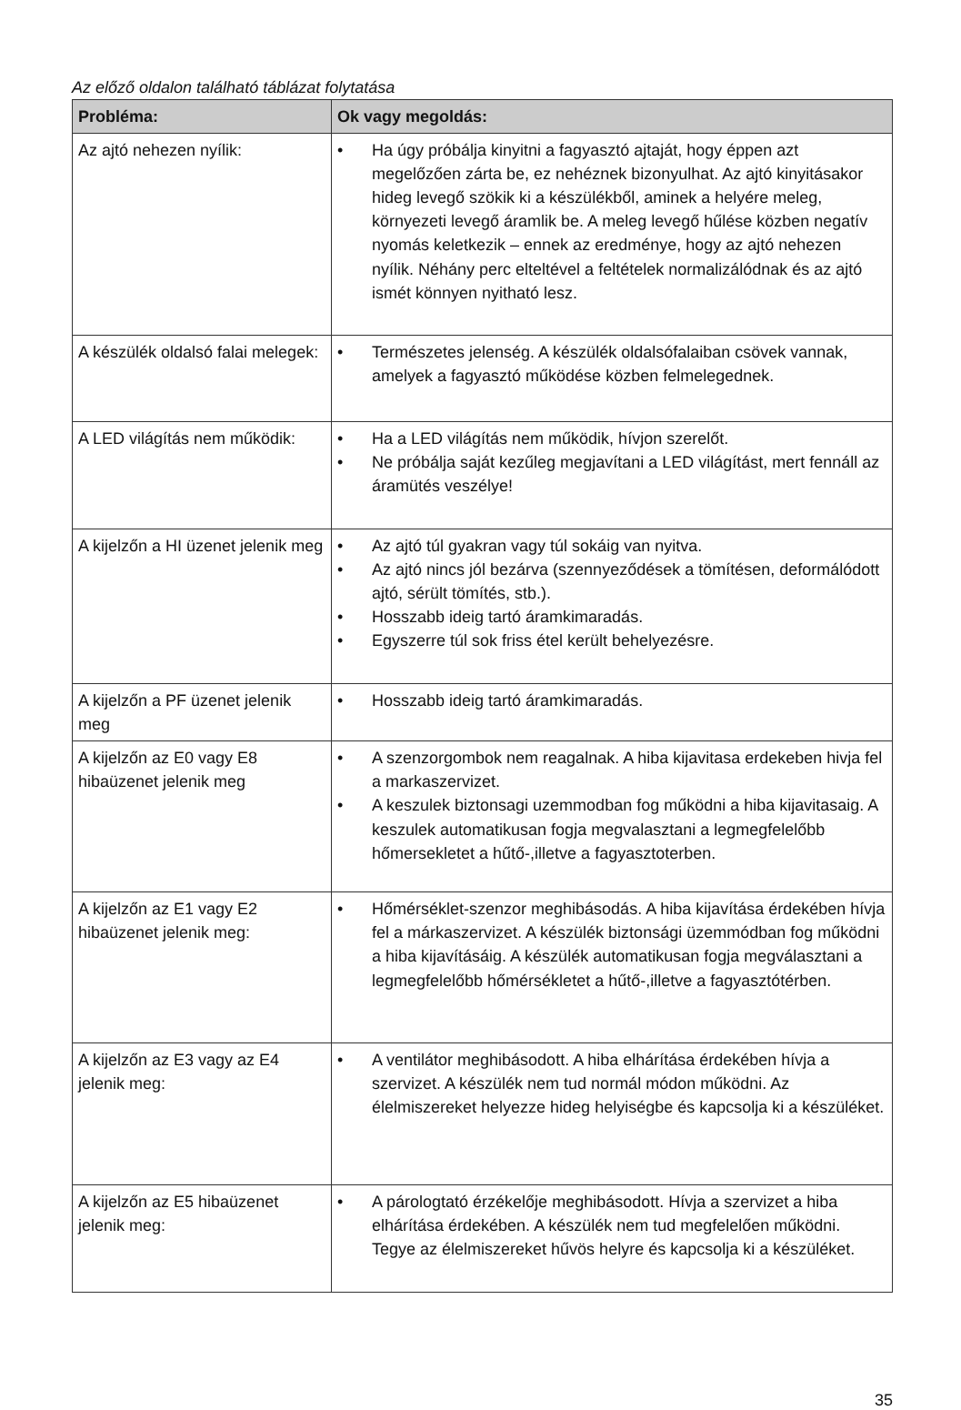Az előző oldalon található táblázat folytatása
| Probléma: | Ok vagy megoldás: |
| --- | --- |
| Az ajtó nehezen nyílik: | • Ha úgy próbálja kinyitni a fagyasztó ajtaját, hogy éppen azt megelőzően zárta be, ez nehéznek bizonyulhat. Az ajtó kinyitásakor hideg levegő szökik ki a készülékből, aminek a helyére meleg, környezeti levegő áramlik be. A meleg levegő hűlése közben negatív nyomás keletkezik – ennek az eredménye, hogy az ajtó nehezen nyílik. Néhány perc elteltével a feltételek normalizálódnak és az ajtó ismét könnyen nyitható lesz. |
| A készülék oldalsó falai melegek: | • Természetes jelenség. A készülék oldalsófalaiban csövek vannak, amelyek a fagyasztó működése közben felmelegednek. |
| A LED világítás nem működik: | • Ha a LED világítás nem működik, hívjon szerelőt. • Ne próbálja saját kezűleg megjavítani a LED világítást, mert fennáll az áramütés veszélye! |
| A kijelzőn a HI üzenet jelenik meg | • Az ajtó túl gyakran vagy túl sokáig van nyitva. • Az ajtó nincs jól bezárva (szennyeződések a tömítésen, deformálódott ajtó, sérült tömítés, stb.). • Hosszabb ideig tartó áramkimaradás. • Egyszerre túl sok friss étel került behelyezésre. |
| A kijelzőn a PF üzenet jelenik meg | • Hosszabb ideig tartó áramkimaradás. |
| A kijelzőn az E0 vagy E8 hibaüzenet jelenik meg | • A szenzorgombok nem reagalnak. A hiba kijavitasa erdekeben hivja fel a markaszervizet. • A keszulek biztonsagi uzemmodban fog működni a hiba kijavitasaig. A keszulek automatikusan fogja megvalasztani a legmegfelelőbb hőmersekletet a hűtő-,illetve a fagyasztoterben. |
| A kijelzőn az E1 vagy E2 hibaüzenet jelenik meg: | • Hőmérséklet-szenzor meghibásodás. A hiba kijavítása érdekében hívja fel a márkaszervizet. A készülék biztonsági üzemmódban fog működni a hiba kijavításáig. A készülék automatikusan fogja megválasztani a legmegfelelőbb hőmérsékletet a hűtő-,illetve a fagyasztótérben. |
| A kijelzőn az E3 vagy az E4 jelenik meg: | • A ventilátor meghibásodott. A hiba elhárítása érdekében hívja a szervizet. A készülék nem tud normál módon működni. Az élelmiszereket helyezze hideg helyiségbe és kapcsolja ki a készüléket. |
| A kijelzőn az E5 hibaüzenet jelenik meg: | • A párologtató érzékelője meghibásodott. Hívja a szervizet a hiba elhárítása érdekében. A készülék nem tud megfelelően működni. Tegye az élelmiszereket hűvös helyre és kapcsolja ki a készüléket. |
35